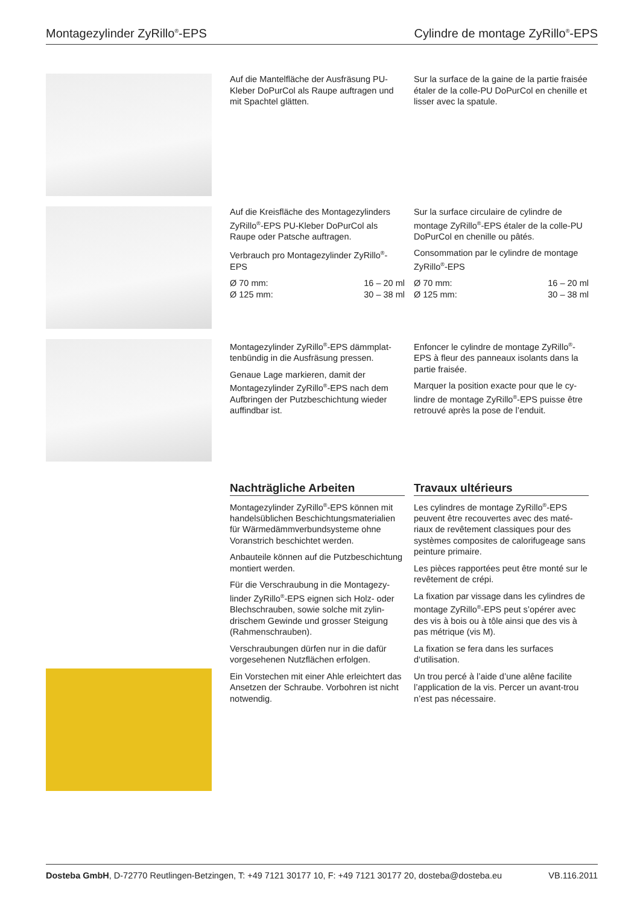Montagezylinder ZyRillo<sup>®</sup>-EPS Cylindre de montage ZyRillo<sup>®</sup>-EPS
Auf die Mantelfläche der Ausfräsung PU-Kleber DoPurCol als Raupe auftragen und mit Spachtel glätten.
Sur la surface de la gaine de la partie fraisée étaler de la colle-PU DoPurCol en chenille et lisser avec la spatule.
Auf die Kreisfläche des Montagezylinders ZyRillo<sup>®</sup>-EPS PU-Kleber DoPurCol als Raupe oder Patsche auftragen.
Verbrauch pro Montagezylinder ZyRillo<sup>®</sup>-EPS
Ø 70 mm: 16 – 20 ml
Ø 125 mm: 30 – 38 ml
Sur la surface circulaire de cylindre de montage ZyRillo<sup>®</sup>-EPS étaler de la colle-PU DoPurCol en chenille ou pâtés.
Consommation par le cylindre de montage ZyRillo<sup>®</sup>-EPS
Ø 70 mm: 16 – 20 ml
Ø 125 mm: 30 – 38 ml
Montagezylinder ZyRillo<sup>®</sup>-EPS dämmplat­tenbündig in die Ausfräsung pressen.
Genaue Lage markieren, damit der Montagezylinder ZyRillo<sup>®</sup>-EPS nach dem Aufbringen der Putzbeschichtung wieder auffindbar ist.
Enfoncer le cylindre de montage ZyRillo<sup>®</sup>-EPS à fleur des panneaux isolants dans la partie fraisée.
Marquer la position exacte pour que le cy­lindre de montage ZyRillo<sup>®</sup>-EPS puisse être retrouvé après la pose de l’enduit.
Nachträgliche Arbeiten
Montagezylinder ZyRillo<sup>®</sup>-EPS können mit handelsüblichen Beschichtungsmaterialien für Wärmedämmverbundsysteme ohne Voranstrich beschichtet werden.
Anbauteile können auf die Putzbeschich­tung montiert werden.
Für die Verschraubung in die Montagezy­linder ZyRillo<sup>®</sup>-EPS eignen sich Holz- oder Blechschrauben, sowie solche mit zylin­drischem Gewinde und grosser Steigung (Rahmenschrauben).
Verschraubungen dürfen nur in die dafür vorgesehenen Nutzflächen erfolgen.
Ein Vorstechen mit einer Ahle erleichtert das Ansetzen der Schraube. Vorbohren ist nicht notwendig.
Travaux ultérieurs
Les cylindres de montage ZyRillo<sup>®</sup>-EPS peuvent être recouvertes avec des maté­riaux de revêtement classiques pour des systèmes composites de calorifugeage sans peinture primaire.
Les pièces rapportées peut être monté sur le revêtement de crépi.
La fixation par vissage dans les cylindres de montage ZyRillo<sup>®</sup>-EPS peut s’opérer avec des vis à bois ou à tôle ainsi que des vis à pas métrique (vis M).
La fixation se fera dans les surfaces d‘utilisation.
Un trou percé à l’aide d’une alêne facilite l’application de la vis. Percer un avant-trou n’est pas nécessaire.
Dosteba GmbH, D-72770 Reutlingen-Betzingen, T: +49 7121 30177 10, F: +49 7121 30177 20, dosteba@dosteba.eu VB.116.2011